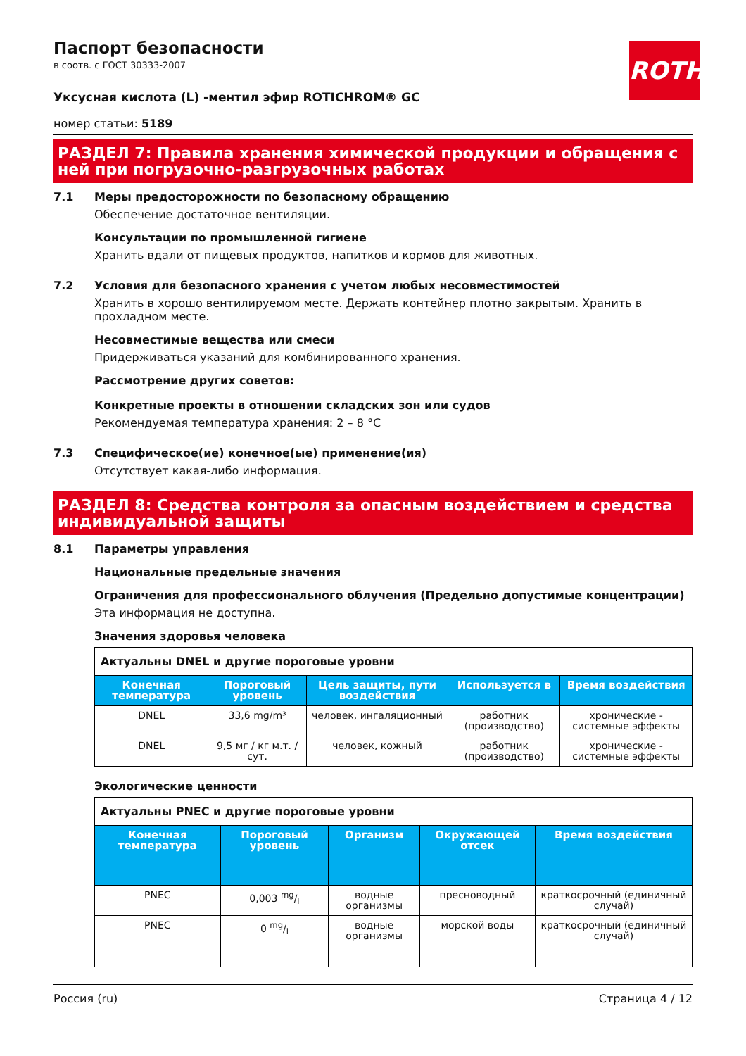ROTH
Паспорт безопасности
в соотв. с ГОСТ 30333-2007
Уксусная кислота (L) -ментил эфир ROTICHROM® GC
номер статьи: 5189
РАЗДЕЛ 7: Правила хранения химической продукции и обращения с ней при погрузочно-разгрузочных работах
7.1 Меры предосторожности по безопасному обращению
Обеспечение достаточное вентиляции.
Консультации по промышленной гигиене
Хранить вдали от пищевых продуктов, напитков и кормов для животных.
7.2 Условия для безопасного хранения с учетом любых несовместимостей
Хранить в хорошо вентилируемом месте. Держать контейнер плотно закрытым. Хранить в прохладном месте.
Несовместимые вещества или смеси
Придерживаться указаний для комбинированного хранения.
Рассмотрение других советов:
Конкретные проекты в отношении складских зон или судов
Рекомендуемая температура хранения: 2 – 8 °C
7.3 Специфическое(ие) конечное(ые) применение(ия)
Отсутствует какая-либо информация.
РАЗДЕЛ 8: Средства контроля за опасным воздействием и средства индивидуальной защиты
8.1 Параметры управления
Национальные предельные значения
Ограничения для профессионального облучения (Предельно допустимые концентрации)
Эта информация не доступна.
Значения здоровья человека
| Актуальны DNEL и другие пороговые уровни | | | | |
| Конечная температура | Пороговый уровень | Цель защиты, пути воздействия | Используется в | Время воздействия |
| DNEL | 33,6 mg/m³ | человек, ингаляционный | работник (производство) | хронические - системные эффекты |
| DNEL | 9,5 мг / кг м.т. / сут. | человек, кожный | работник (производство) | хронические - системные эффекты |
Экологические ценности
| Актуальны PNEC и другие пороговые уровни | | | | |
| Конечная температура | Пороговый уровень | Организм | Окружающей отсек | Время воздействия |
| PNEC | 0,003 mg/l | водные организмы | пресноводный | краткосрочный (единичный случай) |
| PNEC | 0 mg/l | водные организмы | морской воды | краткосрочный (единичный случай) |
Россия (ru) Страница 4 / 12